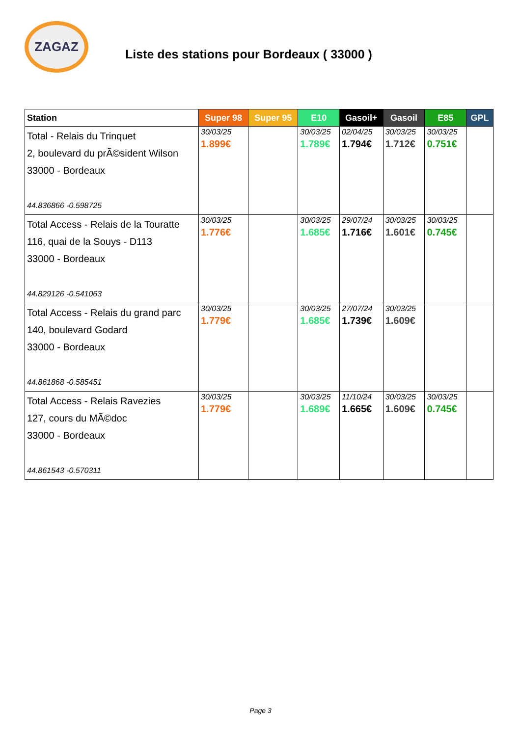ZAGAZ
Liste des stations pour Bordeaux ( 33000 )
| Station | Super 98 | Super 95 | E10 | Gasoil+ | Gasoil | E85 | GPL |
| --- | --- | --- | --- | --- | --- | --- | --- |
| Total - Relais du Trinquet 2, boulevard du prÃ©sident Wilson 33000 - Bordeaux 44.836866 -0.598725 | 30/03/25 1.899€ | | 30/03/25 1.789€ | 02/04/25 1.794€ | 30/03/25 1.712€ | 30/03/25 0.751€ | |
| Total Access - Relais de la Touratte 116, quai de la Souys - D113 33000 - Bordeaux 44.829126 -0.541063 | 30/03/25 1.776€ | | 30/03/25 1.685€ | 29/07/24 1.716€ | 30/03/25 1.601€ | 30/03/25 0.745€ | |
| Total Access - Relais du grand parc 140, boulevard Godard 33000 - Bordeaux 44.861868 -0.585451 | 30/03/25 1.779€ | | 30/03/25 1.685€ | 27/07/24 1.739€ | 30/03/25 1.609€ | | |
| Total Access - Relais Ravezies 127, cours du MÃ©doc 33000 - Bordeaux 44.861543 -0.570311 | 30/03/25 1.779€ | | 30/03/25 1.689€ | 11/10/24 1.665€ | 30/03/25 1.609€ | 30/03/25 0.745€ | |
Page 3